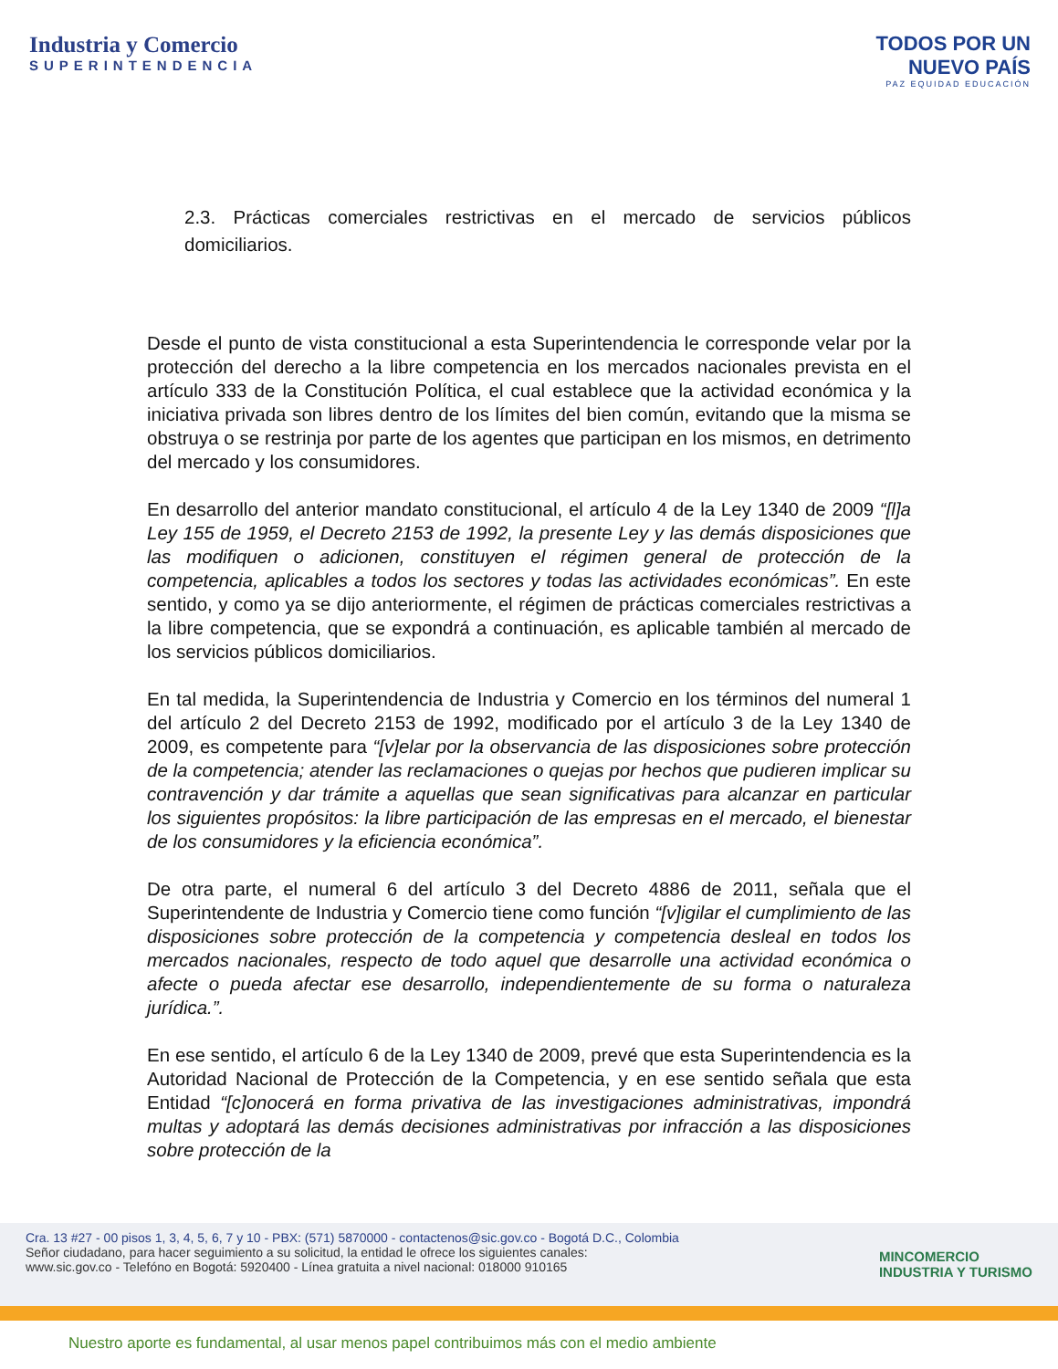Industria y Comercio
SUPERINTENDENCIA
TODOS POR UN
NUEVO PAÍS
PAZ EQUIDAD EDUCACIÓN
2.3. Prácticas comerciales restrictivas en el mercado de servicios públicos domiciliarios.
Desde el punto de vista constitucional a esta Superintendencia le corresponde velar por la protección del derecho a la libre competencia en los mercados nacionales prevista en el artículo 333 de la Constitución Política, el cual establece que la actividad económica y la iniciativa privada son libres dentro de los límites del bien común, evitando que la misma se obstruya o se restrinja por parte de los agentes que participan en los mismos, en detrimento del mercado y los consumidores.
En desarrollo del anterior mandato constitucional, el artículo 4 de la Ley 1340 de 2009 “[l]a Ley 155 de 1959, el Decreto 2153 de 1992, la presente Ley y las demás disposiciones que las modifiquen o adicionen, constituyen el régimen general de protección de la competencia, aplicables a todos los sectores y todas las actividades económicas”. En este sentido, y como ya se dijo anteriormente, el régimen de prácticas comerciales restrictivas a la libre competencia, que se expondrá a continuación, es aplicable también al mercado de los servicios públicos domiciliarios.
En tal medida, la Superintendencia de Industria y Comercio en los términos del numeral 1 del artículo 2 del Decreto 2153 de 1992, modificado por el artículo 3 de la Ley 1340 de 2009, es competente para “[v]elar por la observancia de las disposiciones sobre protección de la competencia; atender las reclamaciones o quejas por hechos que pudieren implicar su contravención y dar trámite a aquellas que sean significativas para alcanzar en particular los siguientes propósitos: la libre participación de las empresas en el mercado, el bienestar de los consumidores y la eficiencia económica”.
De otra parte, el numeral 6 del artículo 3 del Decreto 4886 de 2011, señala que el Superintendente de Industria y Comercio tiene como función “[v]igilar el cumplimiento de las disposiciones sobre protección de la competencia y competencia desleal en todos los mercados nacionales, respecto de todo aquel que desarrolle una actividad económica o afecte o pueda afectar ese desarrollo, independientemente de su forma o naturaleza jurídica.”.
En ese sentido, el artículo 6 de la Ley 1340 de 2009, prevé que esta Superintendencia es la Autoridad Nacional de Protección de la Competencia, y en ese sentido señala que esta Entidad “[c]onocerá en forma privativa de las investigaciones administrativas, impondrá multas y adoptará las demás decisiones administrativas por infracción a las disposiciones sobre protección de la
Cra. 13 #27 - 00 pisos 1, 3, 4, 5, 6, 7 y 10 - PBX: (571) 5870000 - contactenos@sic.gov.co - Bogotá D.C., Colombia
Señor ciudadano, para hacer seguimiento a su solicitud, la entidad le ofrece los siguientes canales:
www.sic.gov.co - Telefóno en Bogotá: 5920400 - Línea gratuita a nivel nacional: 018000 910165
MINCOMERCIO
INDUSTRIA Y TURISMO
Nuestro aporte es fundamental, al usar menos papel contribuimos más con el medio ambiente